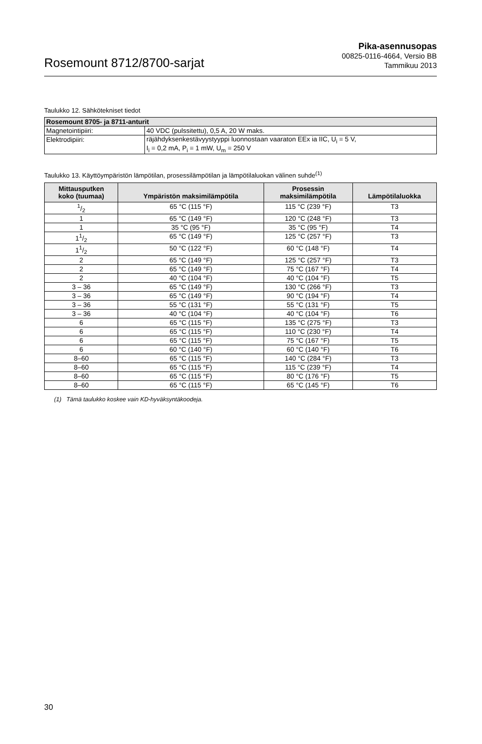Rosemount 8712/8700-sarjat
Pika-asennusopas
00825-0116-4664, Versio BB
Tammikuu 2013
Taulukko 12. Sähkötekniset tiedot
| Rosemount 8705- ja 8711-anturit | |
| --- | --- |
| Magnetointipiiri: | 40 VDC (pulssitettu), 0,5 A, 20 W maks. |
| Elektrodipiiri: | räjähdyksenkestävyystyyppi luonnostaan vaaraton EEx ia IIC, U<sub>i</sub> = 5 V, I<sub>i</sub> = 0,2 mA, P<sub>i</sub> = 1 mW, U<sub>m</sub> = 250 V |
Taulukko 13. Käyttöympäristön lämpötilan, prosessilämpötilan ja lämpötilaluokan välinen suhde<sup>(1)</sup>
| Mittausputken koko (tuumaa) | Ympäristön maksimilämpötila | Prosessin maksimilämpötila | Lämpötilaluokka |
| --- | --- | --- | --- |
| 1/2 | 65 °C (115 °F) | 115 °C (239 °F) | T3 |
| 1 | 65 °C (149 °F) | 120 °C (248 °F) | T3 |
| 1 | 35 °C (95 °F) | 35 °C (95 °F) | T4 |
| 11/2 | 65 °C (149 °F) | 125 °C (257 °F) | T3 |
| 11/2 | 50 °C (122 °F) | 60 °C (148 °F) | T4 |
| 2 | 65 °C (149 °F) | 125 °C (257 °F) | T3 |
| 2 | 65 °C (149 °F) | 75 °C (167 °F) | T4 |
| 2 | 40 °C (104 °F) | 40 °C (104 °F) | T5 |
| 3 – 36 | 65 °C (149 °F) | 130 °C (266 °F) | T3 |
| 3 – 36 | 65 °C (149 °F) | 90 °C (194 °F) | T4 |
| 3 – 36 | 55 °C (131 °F) | 55 °C (131 °F) | T5 |
| 3 – 36 | 40 °C (104 °F) | 40 °C (104 °F) | T6 |
| 6 | 65 °C (115 °F) | 135 °C (275 °F) | T3 |
| 6 | 65 °C (115 °F) | 110 °C (230 °F) | T4 |
| 6 | 65 °C (115 °F) | 75 °C (167 °F) | T5 |
| 6 | 60 °C (140 °F) | 60 °C (140 °F) | T6 |
| 8–60 | 65 °C (115 °F) | 140 °C (284 °F) | T3 |
| 8–60 | 65 °C (115 °F) | 115 °C (239 °F) | T4 |
| 8–60 | 65 °C (115 °F) | 80 °C (176 °F) | T5 |
| 8–60 | 65 °C (115 °F) | 65 °C (145 °F) | T6 |
(1) Tämä taulukko koskee vain KD-hyväksyntäkoodeja.
30